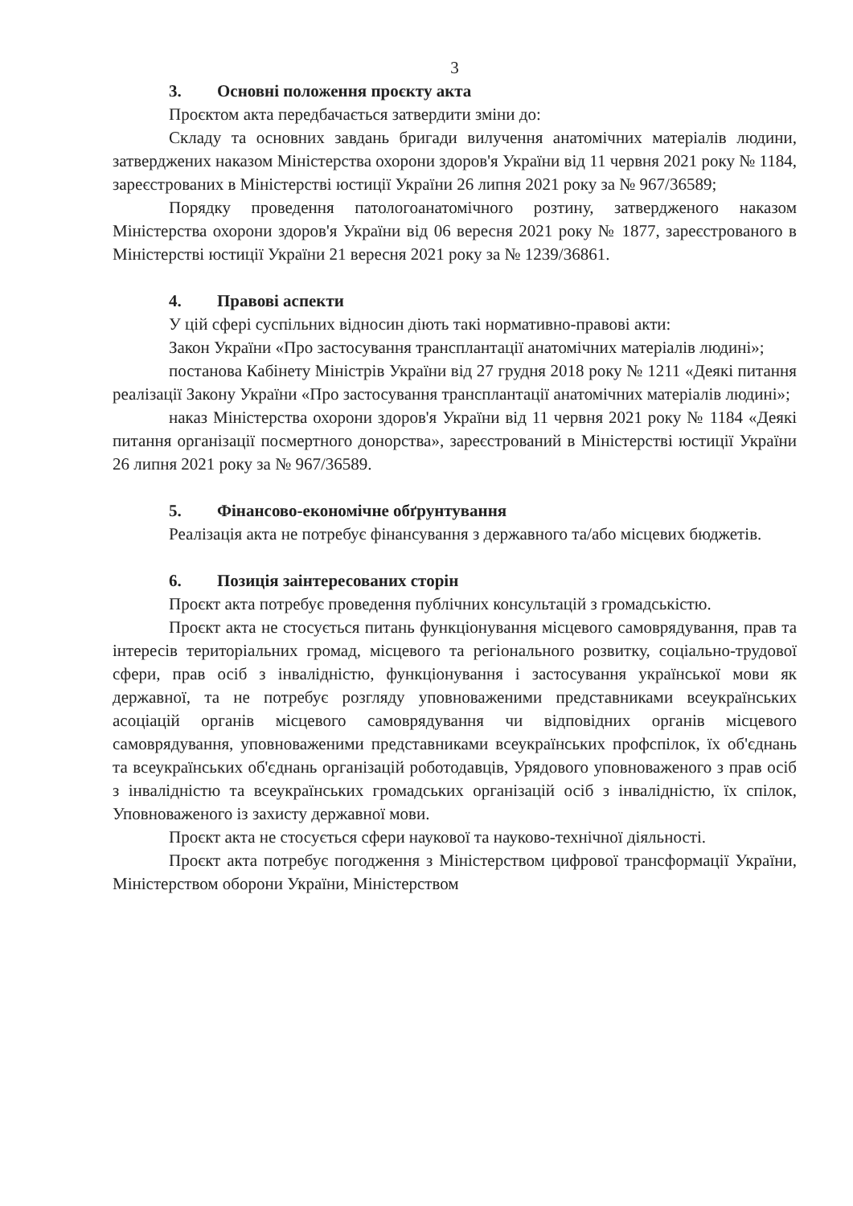3
3. Основні положення проєкту акта
Проєктом акта передбачається затвердити зміни до:
Складу та основних завдань бригади вилучення анатомічних матеріалів людини, затверджених наказом Міністерства охорони здоров'я України від 11 червня 2021 року № 1184, зареєстрованих в Міністерстві юстиції України 26 липня 2021 року за № 967/36589;
Порядку проведення патологоанатомічного розтину, затвердженого наказом Міністерства охорони здоров'я України від 06 вересня 2021 року № 1877, зареєстрованого в Міністерстві юстиції України 21 вересня 2021 року за № 1239/36861.
4. Правові аспекти
У цій сфері суспільних відносин діють такі нормативно-правові акти:
Закон України «Про застосування трансплантації анатомічних матеріалів людині»;
постанова Кабінету Міністрів України від 27 грудня 2018 року № 1211 «Деякі питання реалізації Закону України «Про застосування трансплантації анатомічних матеріалів людині»;
наказ Міністерства охорони здоров'я України від 11 червня 2021 року № 1184 «Деякі питання організації посмертного донорства», зареєстрований в Міністерстві юстиції України 26 липня 2021 року за № 967/36589.
5. Фінансово-економічне обґрунтування
Реалізація акта не потребує фінансування з державного та/або місцевих бюджетів.
6. Позиція заінтересованих сторін
Проєкт акта потребує проведення публічних консультацій з громадськістю.
Проєкт акта не стосується питань функціонування місцевого самоврядування, прав та інтересів територіальних громад, місцевого та регіонального розвитку, соціально-трудової сфери, прав осіб з інвалідністю, функціонування і застосування української мови як державної, та не потребує розгляду уповноваженими представниками всеукраїнських асоціацій органів місцевого самоврядування чи відповідних органів місцевого самоврядування, уповноваженими представниками всеукраїнських профспілок, їх об'єднань та всеукраїнських об'єднань організацій роботодавців, Урядового уповноваженого з прав осіб з інвалідністю та всеукраїнських громадських організацій осіб з інвалідністю, їх спілок, Уповноваженого із захисту державної мови.
Проєкт акта не стосується сфери наукової та науково-технічної діяльності.
Проєкт акта потребує погодження з Міністерством цифрової трансформації України, Міністерством оборони України, Міністерством